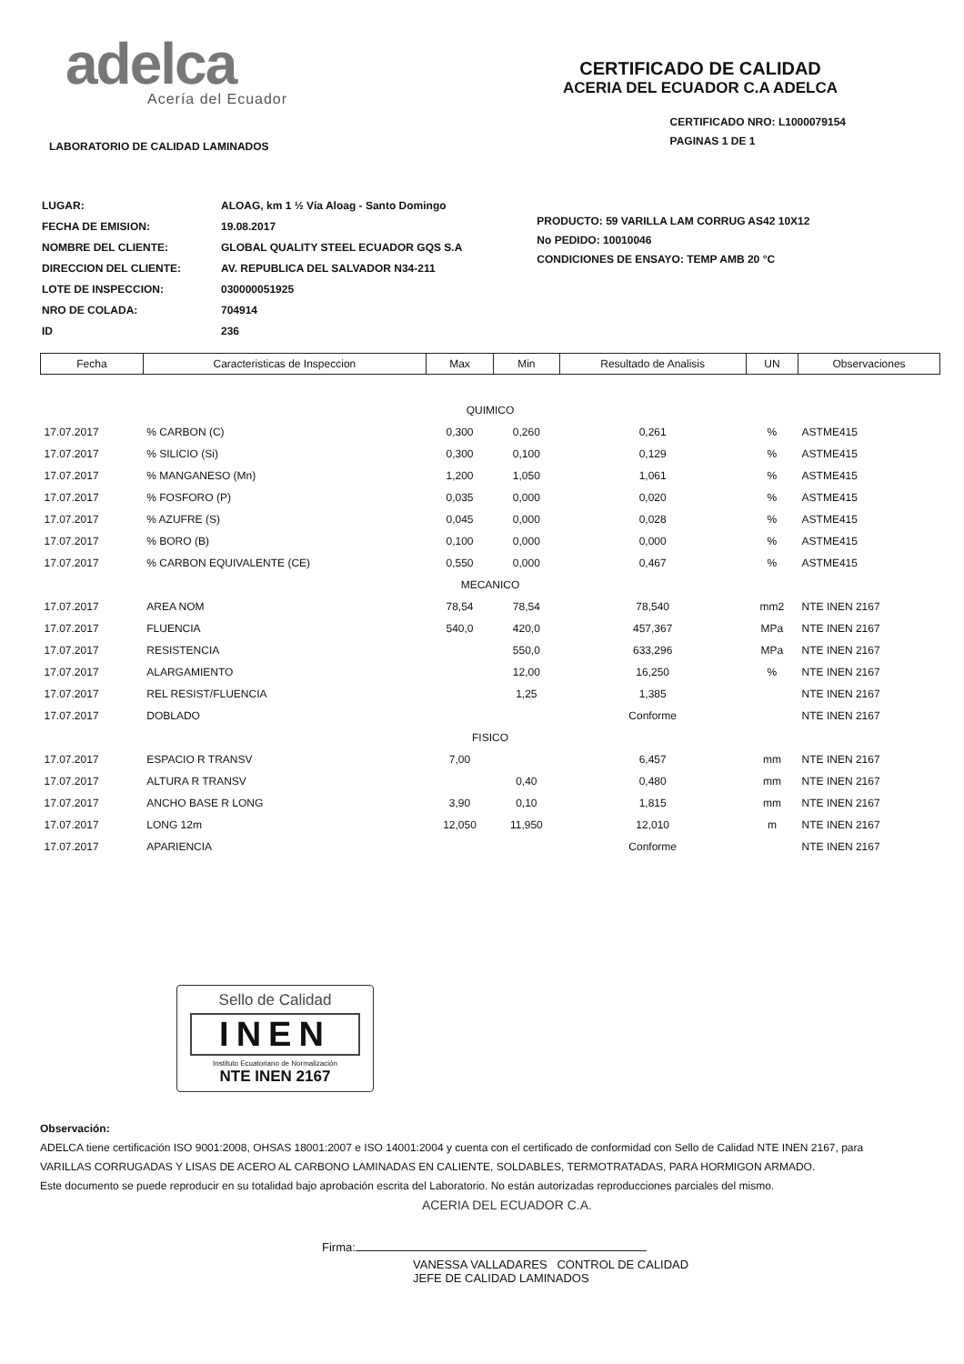adelca
Acería del Ecuador
CERTIFICADO DE CALIDAD
ACERIA DEL ECUADOR C.A ADELCA
LABORATORIO DE CALIDAD LAMINADOS
CERTIFICADO NRO: L1000079154
PAGINAS 1 DE 1
| LUGAR: | ALOAG, km 1 ½ Vía Aloag - Santo Domingo |
| FECHA DE EMISION: | 19.08.2017 |
| NOMBRE DEL CLIENTE: | GLOBAL QUALITY STEEL ECUADOR GQS S.A |
| DIRECCION DEL CLIENTE: | AV. REPUBLICA DEL SALVADOR N34-211 |
| LOTE DE INSPECCION: | 030000051925 |
| NRO DE COLADA: | 704914 |
| ID | 236 |
PRODUCTO: 59 VARILLA LAM CORRUG AS42 10X12
No PEDIDO: 10010046
CONDICIONES DE ENSAYO: TEMP AMB 20 °C
| Fecha | Caracteristicas de Inspeccion | Max | Min | Resultado de Analisis | UN | Observaciones |
| --- | --- | --- | --- | --- | --- | --- |
| QUIMICO | | | | | | |
| 17.07.2017 | % CARBON (C) | 0,300 | 0,260 | 0,261 | % | ASTME415 |
| 17.07.2017 | % SILICIO (Si) | 0,300 | 0,100 | 0,129 | % | ASTME415 |
| 17.07.2017 | % MANGANESO (Mn) | 1,200 | 1,050 | 1,061 | % | ASTME415 |
| 17.07.2017 | % FOSFORO (P) | 0,035 | 0,000 | 0,020 | % | ASTME415 |
| 17.07.2017 | % AZUFRE (S) | 0,045 | 0,000 | 0,028 | % | ASTME415 |
| 17.07.2017 | % BORO (B) | 0,100 | 0,000 | 0,000 | % | ASTME415 |
| 17.07.2017 | % CARBON EQUIVALENTE (CE) | 0,550 | 0,000 | 0,467 | % | ASTME415 |
| MECANICO | | | | | | |
| 17.07.2017 | AREA NOM | 78,54 | 78,54 | 78,540 | mm2 | NTE INEN 2167 |
| 17.07.2017 | FLUENCIA | 540,0 | 420,0 | 457,367 | MPa | NTE INEN 2167 |
| 17.07.2017 | RESISTENCIA | | 550,0 | 633,296 | MPa | NTE INEN 2167 |
| 17.07.2017 | ALARGAMIENTO | | 12,00 | 16,250 | % | NTE INEN 2167 |
| 17.07.2017 | REL RESIST/FLUENCIA | | 1,25 | 1,385 | | NTE INEN 2167 |
| 17.07.2017 | DOBLADO | | | Conforme | | NTE INEN 2167 |
| FISICO | | | | | | |
| 17.07.2017 | ESPACIO R TRANSV | 7,00 | | 6,457 | mm | NTE INEN 2167 |
| 17.07.2017 | ALTURA R TRANSV | | 0,40 | 0,480 | mm | NTE INEN 2167 |
| 17.07.2017 | ANCHO BASE R LONG | 3,90 | 0,10 | 1,815 | mm | NTE INEN 2167 |
| 17.07.2017 | LONG 12m | 12,050 | 11,950 | 12,010 | m | NTE INEN 2167 |
| 17.07.2017 | APARIENCIA | | | Conforme | | NTE INEN 2167 |
Sello de Calidad
INEN
Instituto Ecuatoriano de Normalización
NTE INEN 2167
Observación:
ADELCA tiene certificación ISO 9001:2008, OHSAS 18001:2007 e ISO 14001:2004 y cuenta con el certificado de conformidad con Sello de Calidad NTE INEN 2167, para
VARILLAS CORRUGADAS Y LISAS DE ACERO AL CARBONO LAMINADAS EN CALIENTE, SOLDABLES, TERMOTRATADAS, PARA HORMIGON ARMADO.
Este documento se puede reproducir en su totalidad bajo aprobación escrita del Laboratorio. No están autorizadas reproducciones parciales del mismo.
ACERIA DEL ECUADOR C.A.
Firma:
VANESSA VALLADARES CONTROL DE CALIDAD
JEFE DE CALIDAD LAMINADOS